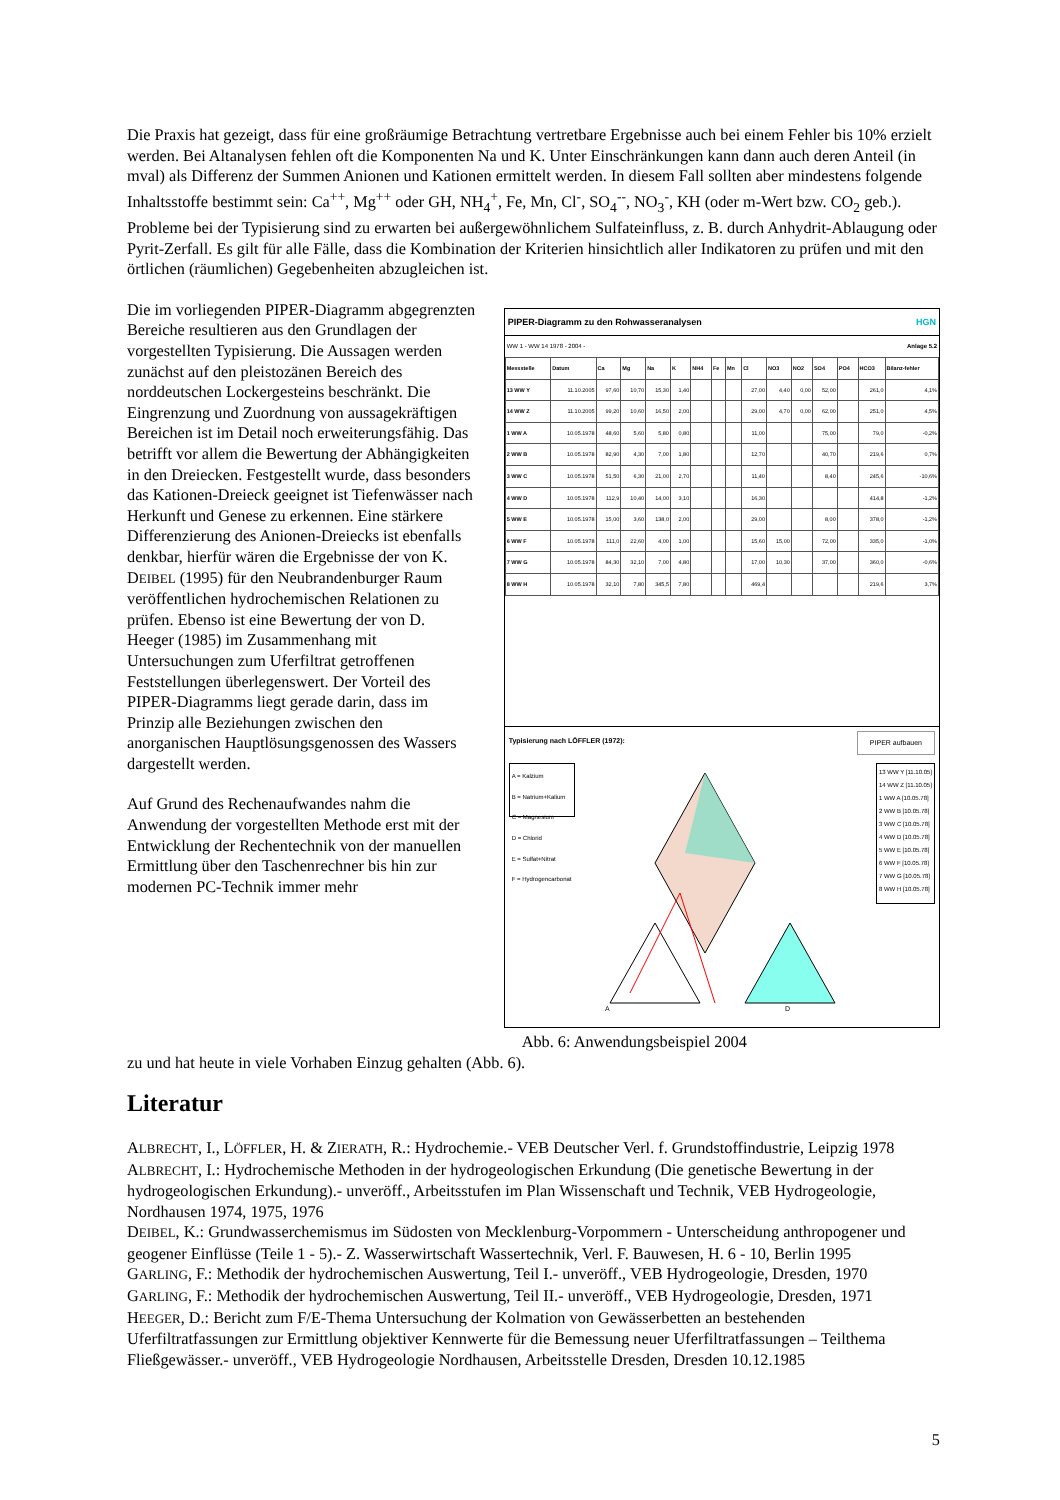Die Praxis hat gezeigt, dass für eine großräumige Betrachtung vertretbare Ergebnisse auch bei einem Fehler bis 10% erzielt werden. Bei Altanalysen fehlen oft die Komponenten Na und K. Unter Einschränkungen kann dann auch deren Anteil (in mval) als Differenz der Summen Anionen und Kationen ermittelt werden. In diesem Fall sollten aber mindestens folgende Inhaltsstoffe bestimmt sein: Ca<sup>++</sup>, Mg<sup>++</sup> oder GH, NH<sub>4</sub><sup>+</sup>, Fe, Mn, Cl<sup>-</sup>, SO<sub>4</sub><sup>--</sup>, NO<sub>3</sub><sup>-</sup>, KH (oder m-Wert bzw. CO<sub>2</sub> geb.). Probleme bei der Typisierung sind zu erwarten bei außergewöhnlichem Sulfateinfluss, z. B. durch Anhydrit-Ablaugung oder Pyrit-Zerfall. Es gilt für alle Fälle, dass die Kombination der Kriterien hinsichtlich aller Indikatoren zu prüfen und mit den örtlichen (räumlichen) Gegebenheiten abzugleichen ist.
Die im vorliegenden PIPER-Diagramm abgegrenzten Bereiche resultieren aus den Grundlagen der vorgestellten Typisierung. Die Aussagen werden zunächst auf den pleistozänen Bereich des norddeutschen Lockergesteins beschränkt. Die Eingrenzung und Zuordnung von aussagekräftigen Bereichen ist im Detail noch erweiterungsfähig. Das betrifft vor allem die Bewertung der Abhängigkeiten in den Dreiecken. Festgestellt wurde, dass besonders das Kationen-Dreieck geeignet ist Tiefenwässer nach Herkunft und Genese zu erkennen. Eine stärkere Differenzierung des Anionen-Dreiecks ist ebenfalls denkbar, hierfür wären die Ergebnisse der von K. DEIBEL (1995) für den Neubrandenburger Raum veröffentlichen hydrochemischen Relationen zu prüfen. Ebenso ist eine Bewertung der von D. Heeger (1985) im Zusammenhang mit Untersuchungen zum Uferfiltrat getroffenen Feststellungen überlegenswert. Der Vorteil des PIPER-Diagramms liegt gerade darin, dass im Prinzip alle Beziehungen zwischen den anorganischen Hauptlösungsgenossen des Wassers dargestellt werden.
Auf Grund des Rechenaufwandes nahm die Anwendung der vorgestellten Methode erst mit der Entwicklung der Rechentechnik von der manuellen Ermittlung über den Taschenrechner bis hin zur modernen PC-Technik immer mehr
PIPER-Diagramm zu den Rohwasseranalysen HGN
WW 1 - WW 14 1978 - 2004 - Anlage 5.2
| Messstelle | Datum | Ca | Mg | Na | K | NH4 | Fe | Mn | Cl | NO3 | NO2 | SO4 | PO4 | HCO3 | Bilanz-fehler |
| --- | --- | --- | --- | --- | --- | --- | --- | --- | --- | --- | --- | --- | --- | --- | --- |
| 13 WW Y | 11.10.2005 | 97,60 | 10,70 | 15,30 | 1,40 | | | | 27,00 | 4,40 | 0,00 | 52,00 | | 261,0 | 4,1% |
| 14 WW Z | 11.10.2005 | 99,20 | 10,60 | 16,50 | 2,00 | | | | 29,00 | 4,70 | 0,00 | 62,00 | | 251,0 | 4,5% |
| 1 WW A | 10.05.1978 | 48,60 | 5,60 | 5,80 | 0,80 | | | | 11,00 | | | 75,00 | | 79,0 | -0,2% |
| 2 WW B | 10.05.1978 | 82,90 | 4,30 | 7,00 | 1,80 | | | | 12,70 | | | 40,70 | | 219,6 | 0,7% |
| 3 WW C | 10.05.1978 | 51,50 | 6,30 | 21,00 | 2,70 | | | | 11,40 | | | 8,40 | | 245,6 | -10,6% |
| 4 WW D | 10.05.1978 | 112,9 | 10,40 | 14,00 | 3,10 | | | | 16,30 | | | | | 414,8 | -1,2% |
| 5 WW E | 10.05.1978 | 15,00 | 3,60 | 138,0 | 2,00 | | | | 29,00 | | | 8,00 | | 378,0 | -1,2% |
| 6 WW F | 10.05.1978 | 111,0 | 22,60 | 4,00 | 1,00 | | | | 15,60 | 15,00 | | 72,00 | | 335,0 | -1,0% |
| 7 WW G | 10.05.1978 | 84,30 | 32,10 | 7,00 | 4,80 | | | | 17,00 | 10,30 | | 37,00 | | 360,0 | -0,6% |
| 8 WW H | 10.05.1978 | 32,10 | 7,80 | 345,5 | 7,80 | | | | 469,4 | | | | | 219,6 | 3,7% |
Typisierung nach LÖFFLER (1972): PIPER aufbauen
A = Kalzium
B = Natrium+Kalium
C = Magnesium
D = Chlorid
E = Sulfat+Nitrat
F = Hydrogencarbonat
A
D
13 WW Y [11.10.05]
14 WW Z [11.10.05]
1 WW A [10.05.78]
2 WW B [10.05.78]
3 WW C [10.05.78]
4 WW D [10.05.78]
5 WW E [10.05.78]
6 WW F [10.05.78]
7 WW G [10.05.78]
8 WW H [10.05.78]
Abb. 6: Anwendungsbeispiel 2004
zu und hat heute in viele Vorhaben Einzug gehalten (Abb. 6).
Literatur
ALBRECHT, I., LÖFFLER, H. & ZIERATH, R.: Hydrochemie.- VEB Deutscher Verl. f. Grundstoffindustrie, Leipzig 1978
ALBRECHT, I.: Hydrochemische Methoden in der hydrogeologischen Erkundung (Die genetische Bewertung in der hydrogeologischen Erkundung).- unveröff., Arbeitsstufen im Plan Wissenschaft und Technik, VEB Hydrogeologie, Nordhausen 1974, 1975, 1976
DEIBEL, K.: Grundwasserchemismus im Südosten von Mecklenburg-Vorpommern - Unterscheidung anthropogener und geogener Einflüsse (Teile 1 - 5).- Z. Wasserwirtschaft Wassertechnik, Verl. F. Bauwesen, H. 6 - 10, Berlin 1995
GARLING, F.: Methodik der hydrochemischen Auswertung, Teil I.- unveröff., VEB Hydrogeologie, Dresden, 1970
GARLING, F.: Methodik der hydrochemischen Auswertung, Teil II.- unveröff., VEB Hydrogeologie, Dresden, 1971
HEEGER, D.: Bericht zum F/E-Thema Untersuchung der Kolmation von Gewässerbetten an bestehenden Uferfiltratfassungen zur Ermittlung objektiver Kennwerte für die Bemessung neuer Uferfiltratfassungen – Teilthema Fließgewässer.- unveröff., VEB Hydrogeologie Nordhausen, Arbeitsstelle Dresden, Dresden 10.12.1985
5